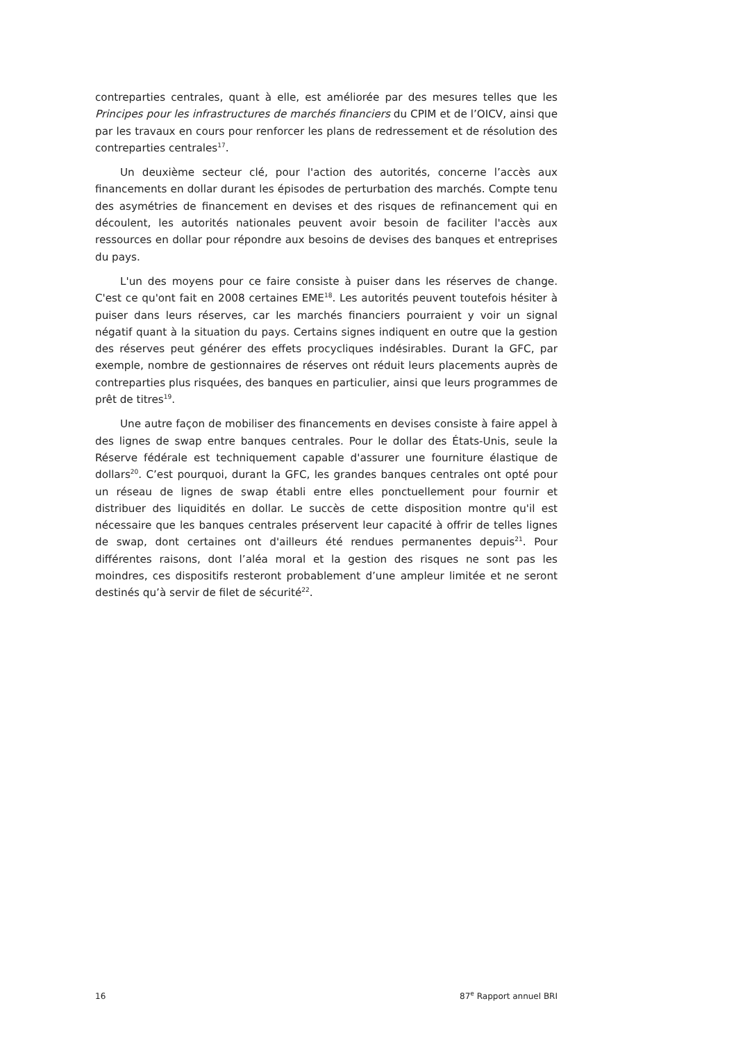contreparties centrales, quant à elle, est améliorée par des mesures telles que les Principes pour les infrastructures de marchés financiers du CPIM et de l’OICV, ainsi que par les travaux en cours pour renforcer les plans de redressement et de résolution des contreparties centrales<sup>17</sup>.
Un deuxième secteur clé, pour l'action des autorités, concerne l’accès aux financements en dollar durant les épisodes de perturbation des marchés. Compte tenu des asymétries de financement en devises et des risques de refinancement qui en découlent, les autorités nationales peuvent avoir besoin de faciliter l'accès aux ressources en dollar pour répondre aux besoins de devises des banques et entreprises du pays.
L'un des moyens pour ce faire consiste à puiser dans les réserves de change. C'est ce qu'ont fait en 2008 certaines EME<sup>18</sup>. Les autorités peuvent toutefois hésiter à puiser dans leurs réserves, car les marchés financiers pourraient y voir un signal négatif quant à la situation du pays. Certains signes indiquent en outre que la gestion des réserves peut générer des effets procycliques indésirables. Durant la GFC, par exemple, nombre de gestionnaires de réserves ont réduit leurs placements auprès de contreparties plus risquées, des banques en particulier, ainsi que leurs programmes de prêt de titres<sup>19</sup>.
Une autre façon de mobiliser des financements en devises consiste à faire appel à des lignes de swap entre banques centrales. Pour le dollar des États-Unis, seule la Réserve fédérale est techniquement capable d'assurer une fourniture élastique de dollars<sup>20</sup>. C’est pourquoi, durant la GFC, les grandes banques centrales ont opté pour un réseau de lignes de swap établi entre elles ponctuellement pour fournir et distribuer des liquidités en dollar. Le succès de cette disposition montre qu'il est nécessaire que les banques centrales préservent leur capacité à offrir de telles lignes de swap, dont certaines ont d'ailleurs été rendues permanentes depuis<sup>21</sup>. Pour différentes raisons, dont l’aléa moral et la gestion des risques ne sont pas les moindres, ces dispositifs resteront probablement d’une ampleur limitée et ne seront destinés qu’à servir de filet de sécurité<sup>22</sup>.
16 87<sup>e</sup> Rapport annuel BRI